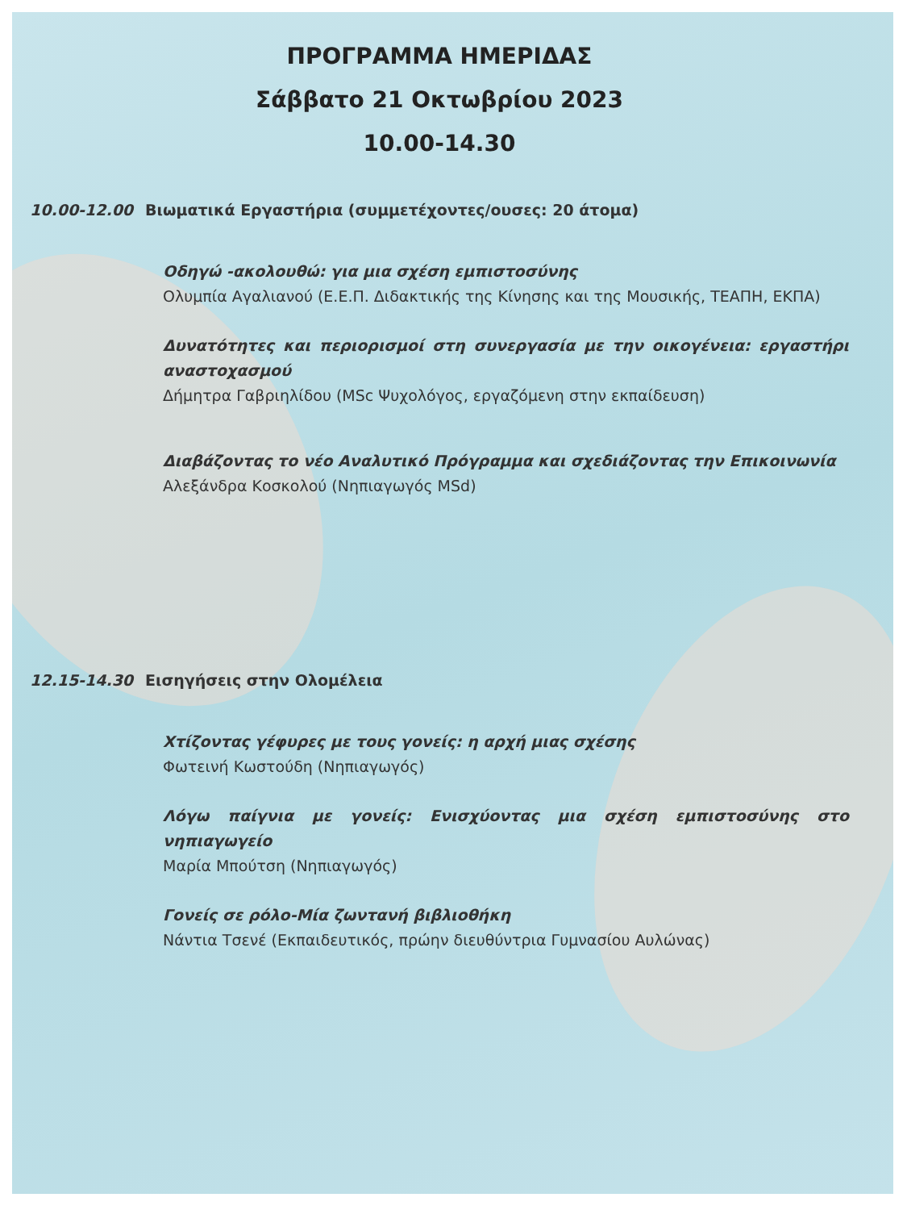ΠΡΟΓΡΑΜΜΑ ΗΜΕΡΙΔΑΣ
Σάββατο 21 Οκτωβρίου 2023
10.00-14.30
10.00-12.00 Βιωματικά Εργαστήρια (συμμετέχοντες/ουσες: 20 άτομα)
Οδηγώ -ακολουθώ: για μια σχέση εμπιστοσύνης
Ολυμπία Αγαλιανού (Ε.Ε.Π. Διδακτικής της Κίνησης και της Μουσικής, ΤΕΑΠΗ, ΕΚΠΑ)
Δυνατότητες και περιορισμοί στη συνεργασία με την οικογένεια: εργαστήρι αναστοχασμού
Δήμητρα Γαβριηλίδου (MSc Ψυχολόγος, εργαζόμενη στην εκπαίδευση)
Διαβάζοντας το νέο Αναλυτικό Πρόγραμμα και σχεδιάζοντας την Επικοινωνία
Αλεξάνδρα Κοσκολού (Νηπιαγωγός MSd)
12.15-14.30 Εισηγήσεις στην Ολομέλεια
Χτίζοντας γέφυρες με τους γονείς: η αρχή μιας σχέσης
Φωτεινή Κωστούδη (Νηπιαγωγός)
Λόγω παίγνια με γονείς: Ενισχύοντας μια σχέση εμπιστοσύνης στο νηπιαγωγείο
Μαρία Μπούτση (Νηπιαγωγός)
Γονείς σε ρόλο-Μία ζωντανή βιβλιοθήκη
Νάντια Τσενέ (Εκπαιδευτικός, πρώην διευθύντρια Γυμνασίου Αυλώνας)